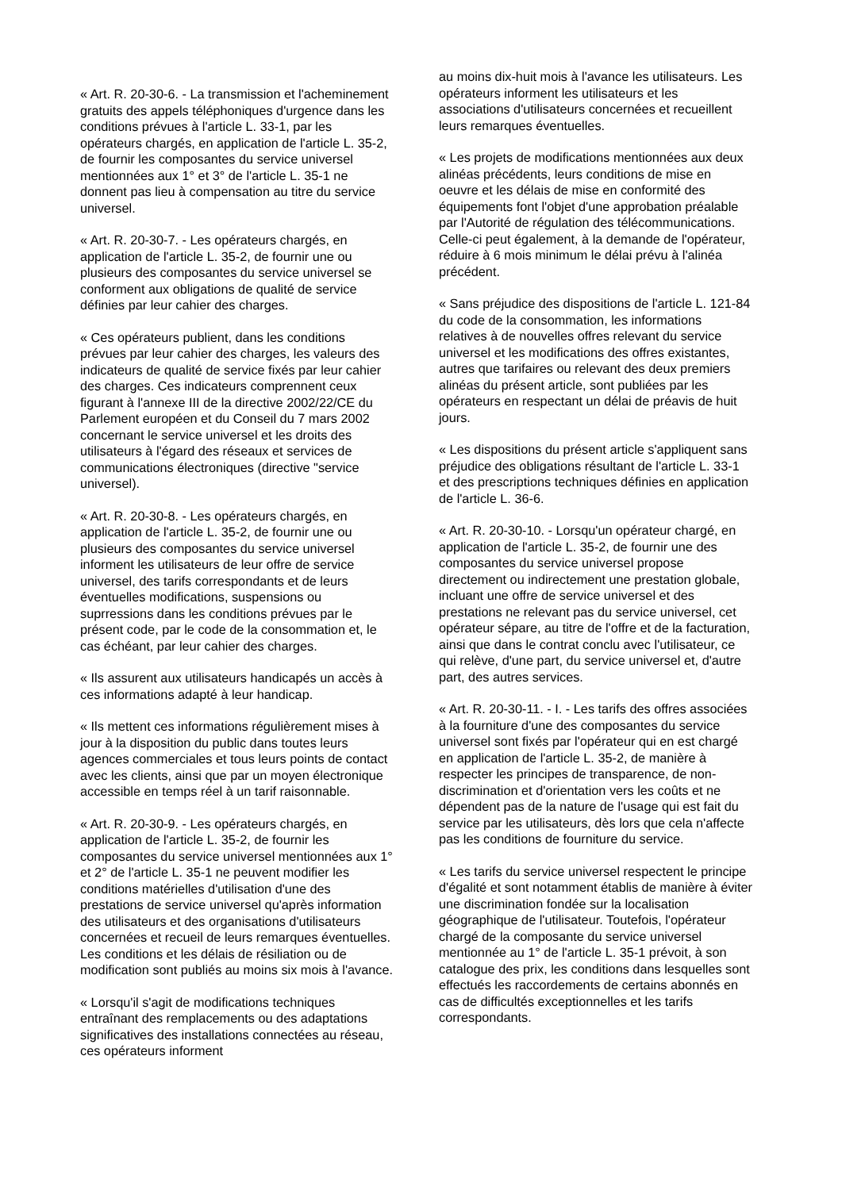« Art. R. 20-30-6. - La transmission et l'acheminement gratuits des appels téléphoniques d'urgence dans les conditions prévues à l'article L. 33-1, par les opérateurs chargés, en application de l'article L. 35-2, de fournir les composantes du service universel mentionnées aux 1° et 3° de l'article L. 35-1 ne donnent pas lieu à compensation au titre du service universel.
« Art. R. 20-30-7. - Les opérateurs chargés, en application de l'article L. 35-2, de fournir une ou plusieurs des composantes du service universel se conforment aux obligations de qualité de service définies par leur cahier des charges.
« Ces opérateurs publient, dans les conditions prévues par leur cahier des charges, les valeurs des indicateurs de qualité de service fixés par leur cahier des charges. Ces indicateurs comprennent ceux figurant à l'annexe III de la directive 2002/22/CE du Parlement européen et du Conseil du 7 mars 2002 concernant le service universel et les droits des utilisateurs à l'égard des réseaux et services de communications électroniques (directive "service universel).
« Art. R. 20-30-8. - Les opérateurs chargés, en application de l'article L. 35-2, de fournir une ou plusieurs des composantes du service universel informent les utilisateurs de leur offre de service universel, des tarifs correspondants et de leurs éventuelles modifications, suspensions ou suprressions dans les conditions prévues par le présent code, par le code de la consommation et, le cas échéant, par leur cahier des charges.
« Ils assurent aux utilisateurs handicapés un accès à ces informations adapté à leur handicap.
« Ils mettent ces informations régulièrement mises à jour à la disposition du public dans toutes leurs agences commerciales et tous leurs points de contact avec les clients, ainsi que par un moyen électronique accessible en temps réel à un tarif raisonnable.
« Art. R. 20-30-9. - Les opérateurs chargés, en application de l'article L. 35-2, de fournir les composantes du service universel mentionnées aux 1° et 2° de l'article L. 35-1 ne peuvent modifier les conditions matérielles d'utilisation d'une des prestations de service universel qu'après information des utilisateurs et des organisations d'utilisateurs concernées et recueil de leurs remarques éventuelles. Les conditions et les délais de résiliation ou de modification sont publiés au moins six mois à l'avance.
« Lorsqu'il s'agit de modifications techniques entraînant des remplacements ou des adaptations significatives des installations connectées au réseau, ces opérateurs informent
au moins dix-huit mois à l'avance les utilisateurs. Les opérateurs informent les utilisateurs et les associations d'utilisateurs concernées et recueillent leurs remarques éventuelles.
« Les projets de modifications mentionnées aux deux alinéas précédents, leurs conditions de mise en oeuvre et les délais de mise en conformité des équipements font l'objet d'une approbation préalable par l'Autorité de régulation des télécommunications. Celle-ci peut également, à la demande de l'opérateur, réduire à 6 mois minimum le délai prévu à l'alinéa précédent.
« Sans préjudice des dispositions de l'article L. 121-84 du code de la consommation, les informations relatives à de nouvelles offres relevant du service universel et les modifications des offres existantes, autres que tarifaires ou relevant des deux premiers alinéas du présent article, sont publiées par les opérateurs en respectant un délai de préavis de huit jours.
« Les dispositions du présent article s'appliquent sans préjudice des obligations résultant de l'article L. 33-1 et des prescriptions techniques définies en application de l'article L. 36-6.
« Art. R. 20-30-10. - Lorsqu'un opérateur chargé, en application de l'article L. 35-2, de fournir une des composantes du service universel propose directement ou indirectement une prestation globale, incluant une offre de service universel et des prestations ne relevant pas du service universel, cet opérateur sépare, au titre de l'offre et de la facturation, ainsi que dans le contrat conclu avec l'utilisateur, ce qui relève, d'une part, du service universel et, d'autre part, des autres services.
« Art. R. 20-30-11. - I. - Les tarifs des offres associées à la fourniture d'une des composantes du service universel sont fixés par l'opérateur qui en est chargé en application de l'article L. 35-2, de manière à respecter les principes de transparence, de non-discrimination et d'orientation vers les coûts et ne dépendent pas de la nature de l'usage qui est fait du service par les utilisateurs, dès lors que cela n'affecte pas les conditions de fourniture du service.
« Les tarifs du service universel respectent le principe d'égalité et sont notamment établis de manière à éviter une discrimination fondée sur la localisation géographique de l'utilisateur. Toutefois, l'opérateur chargé de la composante du service universel mentionnée au 1° de l'article L. 35-1 prévoit, à son catalogue des prix, les conditions dans lesquelles sont effectués les raccordements de certains abonnés en cas de difficultés exceptionnelles et les tarifs correspondants.